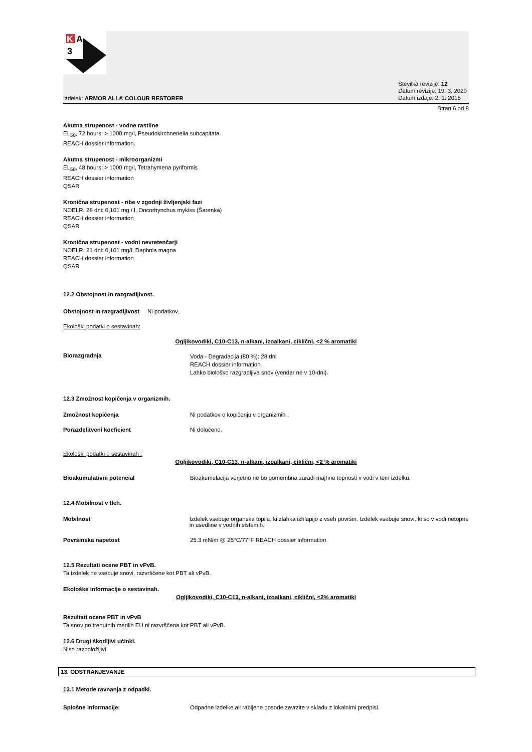K
A
3
Izdelek: ARMOR ALL® COLOUR RESTORER
Številka revizije: 12
Datum revizije: 19. 3. 2020
Datum izdaje: 2. 1. 2018
Stran 6 od 8
Akutna strupenost - vodne rastline
EL<sub>50</sub>, 72 hours: > 1000 mg/l, Pseudokirchneriella subcapitata
REACH dossier information.
Akutna strupenost - mikroorganizmi
EL<sub>50</sub>, 48 hours: > 1000 mg/l, Tetrahymena pyriformis
REACH dossier information
QSAR
Kronična strupenost - ribe v zgodnji življenjski fazi
NOELR, 28 dni: 0,101 mg / l, Oncorhynchus mykiss (Šarenka)
REACH dossier information
QSAR
Kronična strupenost - vodni nevretenčarji
NOELR, 21 dni: 0,101 mg/l, Daphnia magna
REACH dossier information
QSAR
12.2 Obstojnost in razgradljivost.
Obstojnost in razgradljivost Ni podatkov.
Ekološki podatki o sestavinah:
Ogljikovodiki, C10-C13, n-alkani, izoalkani, ciklični, <2 % aromatiki
Biorazgradnja
Voda - Degradacija (80 %): 28 dni
REACH dossier information.
Lahko biološko razgradljiva snov (vendar ne v 10-dni).
12.3 Zmožnost kopičenja v organizmih.
Zmožnost kopičenja Ni podatkov o kopičenju v organizmih .
Porazdelitveni koeficient Ni določeno.
Ekološki podatki o sestavinah :
Ogljikovodiki, C10-C13, n-alkani, izoalkani, ciklični, <2 % aromatiki
Bioakumulativni potencial Bioakumulacija verjetno ne bo pomembna zaradi majhne topnosti v vodi v tem izdelku.
12.4 Mobilnost v tleh.
Mobilnost Izdelek vsebuje organska topila, ki zlahka izhlapijo z vseh površin. Izdelek vsebuje snovi, ki so v vodi netopne in usedline v vodnih sistemih.
Površinska napetost 25.3 mN/m @ 25°C/77°F REACH dossier information
12.5 Rezultati ocene PBT in vPvB.
Ta izdelek ne vsebuje snovi, razvrščene kot PBT ali vPvB.
Ekološke informacije o sestavinah.
Ogljikovodiki, C10-C13, n-alkani, izoalkani, ciklični, <2% aromatiki
Rezultati ocene PBT in vPvB
Ta snov po trenutnih merilih EU ni razvrščena kot PBT ali vPvB.
12.6 Drugi škodljivi učinki.
Niso razpoložljivi.
13. ODSTRANJEVANJE
13.1 Metode ravnanja z odpadki.
Splošne informacije: Odpadne izdelke ali rabljene posode zavrzite v skladu z lokalnimi predpisi.